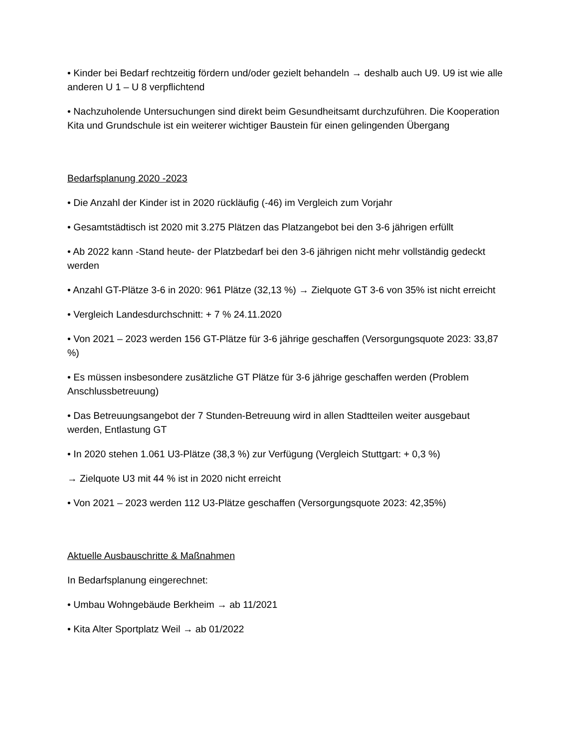• Kinder bei Bedarf rechtzeitig fördern und/oder gezielt behandeln → deshalb auch U9. U9 ist wie alle anderen U 1 – U 8 verpflichtend
• Nachzuholende Untersuchungen sind direkt beim Gesundheitsamt durchzuführen. Die Kooperation Kita und Grundschule ist ein weiterer wichtiger Baustein für einen gelingenden Übergang
Bedarfsplanung 2020 -2023
• Die Anzahl der Kinder ist in 2020 rückläufig (-46) im Vergleich zum Vorjahr
• Gesamtstädtisch ist 2020 mit 3.275 Plätzen das Platzangebot bei den 3-6 jährigen erfüllt
• Ab 2022 kann -Stand heute- der Platzbedarf bei den 3-6 jährigen nicht mehr vollständig gedeckt werden
• Anzahl GT-Plätze 3-6 in 2020: 961 Plätze (32,13 %) → Zielquote GT 3-6 von 35% ist nicht erreicht
• Vergleich Landesdurchschnitt: + 7 % 24.11.2020
• Von 2021 – 2023 werden 156 GT-Plätze für 3-6 jährige geschaffen (Versorgungsquote 2023: 33,87 %)
• Es müssen insbesondere zusätzliche GT Plätze für 3-6 jährige geschaffen werden (Problem Anschlussbetreuung)
• Das Betreuungsangebot der 7 Stunden-Betreuung wird in allen Stadtteilen weiter ausgebaut werden, Entlastung GT
• In 2020 stehen 1.061 U3-Plätze (38,3 %) zur Verfügung (Vergleich Stuttgart: + 0,3 %)
→ Zielquote U3 mit 44 % ist in 2020 nicht erreicht
• Von 2021 – 2023 werden 112 U3-Plätze geschaffen (Versorgungsquote 2023: 42,35%)
Aktuelle Ausbauschritte & Maßnahmen
In Bedarfsplanung eingerechnet:
• Umbau Wohngebäude Berkheim → ab 11/2021
• Kita Alter Sportplatz Weil → ab 01/2022